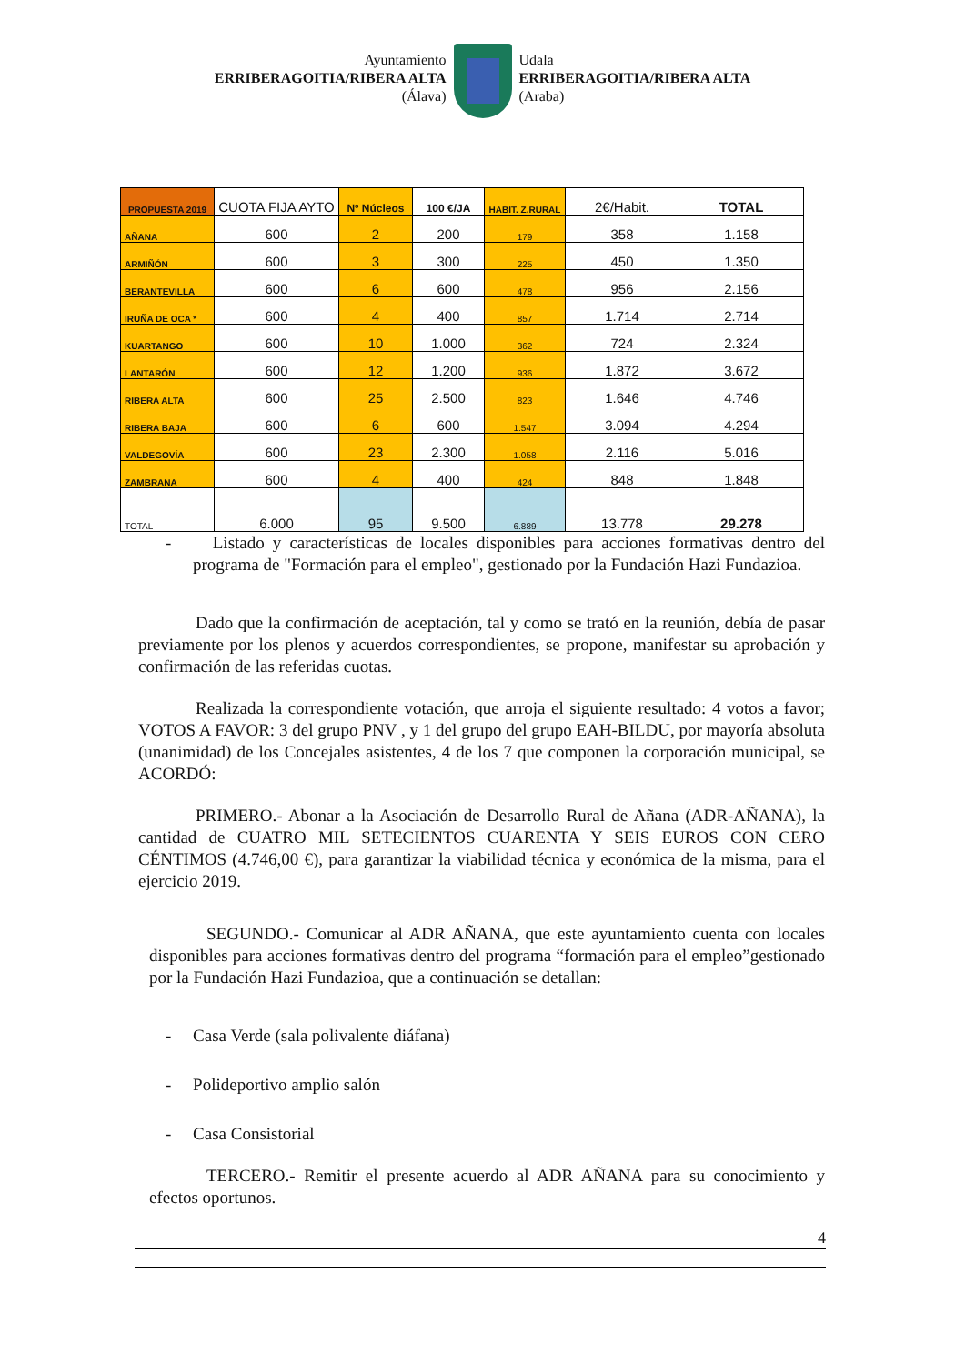Ayuntamiento
ERRIBERAGOITIA/RIBERA ALTA
(Álava)
Udala
ERRIBERAGOITIA/RIBERA ALTA
(Araba)
| PROPUESTA 2019 | CUOTA FIJA AYTO | Nº Núcleos | 100 €/JA | HABIT. Z.RURAL | 2€/Habit. | TOTAL |
| --- | --- | --- | --- | --- | --- | --- |
| AÑANA | 600 | 2 | 200 | 179 | 358 | 1.158 |
| ARMIÑÓN | 600 | 3 | 300 | 225 | 450 | 1.350 |
| BERANTEVILLA | 600 | 6 | 600 | 478 | 956 | 2.156 |
| IRUÑA DE OCA * | 600 | 4 | 400 | 857 | 1.714 | 2.714 |
| KUARTANGO | 600 | 10 | 1.000 | 362 | 724 | 2.324 |
| LANTARÓN | 600 | 12 | 1.200 | 936 | 1.872 | 3.672 |
| RIBERA ALTA | 600 | 25 | 2.500 | 823 | 1.646 | 4.746 |
| RIBERA BAJA | 600 | 6 | 600 | 1.547 | 3.094 | 4.294 |
| VALDEGOVÍA | 600 | 23 | 2.300 | 1.058 | 2.116 | 5.016 |
| ZAMBRANA | 600 | 4 | 400 | 424 | 848 | 1.848 |
| TOTAL | 6.000 | 95 | 9.500 | 6.889 | 13.778 | 29.278 |
- Listado y características de locales disponibles para acciones formativas dentro del programa de "Formación para el empleo", gestionado por la Fundación Hazi Fundazioa.
Dado que la confirmación de aceptación, tal y como se trató en la reunión, debía de pasar previamente por los plenos y acuerdos correspondientes, se propone, manifestar su aprobación y confirmación de las referidas cuotas.
Realizada la correspondiente votación, que arroja el siguiente resultado: 4 votos a favor; VOTOS A FAVOR: 3 del grupo PNV , y 1 del grupo del grupo EAH-BILDU, por mayoría absoluta (unanimidad) de los Concejales asistentes, 4 de los 7 que componen la corporación municipal, se ACORDÓ:
PRIMERO.- Abonar a la Asociación de Desarrollo Rural de Añana (ADR-AÑANA), la cantidad de CUATRO MIL SETECIENTOS CUARENTA Y SEIS EUROS CON CERO CÉNTIMOS (4.746,00 €), para garantizar la viabilidad técnica y económica de la misma, para el ejercicio 2019.
SEGUNDO.- Comunicar al ADR AÑANA, que este ayuntamiento cuenta con locales disponibles para acciones formativas dentro del programa “formación para el empleo”gestionado por la Fundación Hazi Fundazioa, que a continuación se detallan:
- Casa Verde (sala polivalente diáfana)
- Polideportivo amplio salón
- Casa Consistorial
TERCERO.- Remitir el presente acuerdo al ADR AÑANA para su conocimiento y efectos oportunos.
4